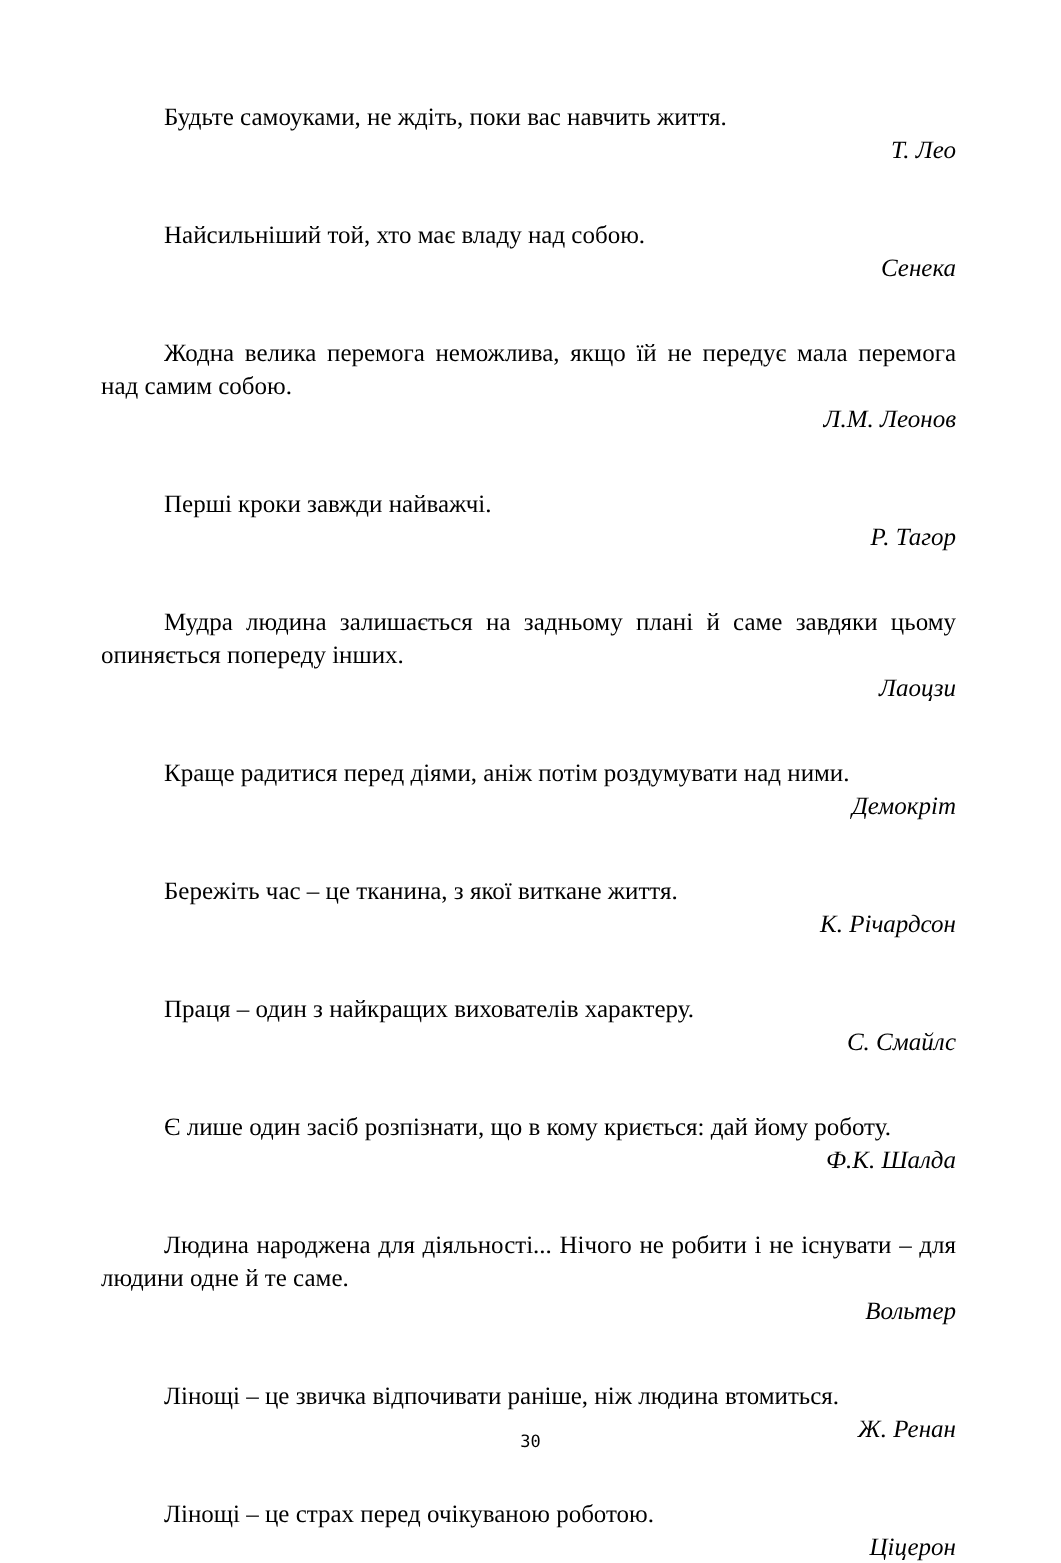Будьте самоуками, не ждіть, поки вас навчить життя.
Т. Лео
Найсильніший той, хто має владу над собою.
Сенека
Жодна велика перемога неможлива, якщо їй не передує мала перемога над самим собою.
Л.М. Леонов
Перші кроки завжди найважчі.
Р. Тагор
Мудра людина залишається на задньому плані й саме завдяки цьому опиняється попереду інших.
Лаоцзи
Краще радитися перед діями, аніж потім роздумувати над ними.
Демокріт
Бережіть час – це тканина, з якої виткане життя.
К. Річардсон
Праця – один з найкращих вихователів характеру.
С. Смайлс
Є лише один засіб розпізнати, що в кому криється: дай йому роботу.
Ф.К. Шалда
Людина народжена для діяльності... Нічого не робити і не існувати – для людини одне й те саме.
Вольтер
Лінощі – це звичка відпочивати раніше, ніж людина втомиться.
Ж. Ренан
Лінощі – це страх перед очікуваною роботою.
Ціцерон
30